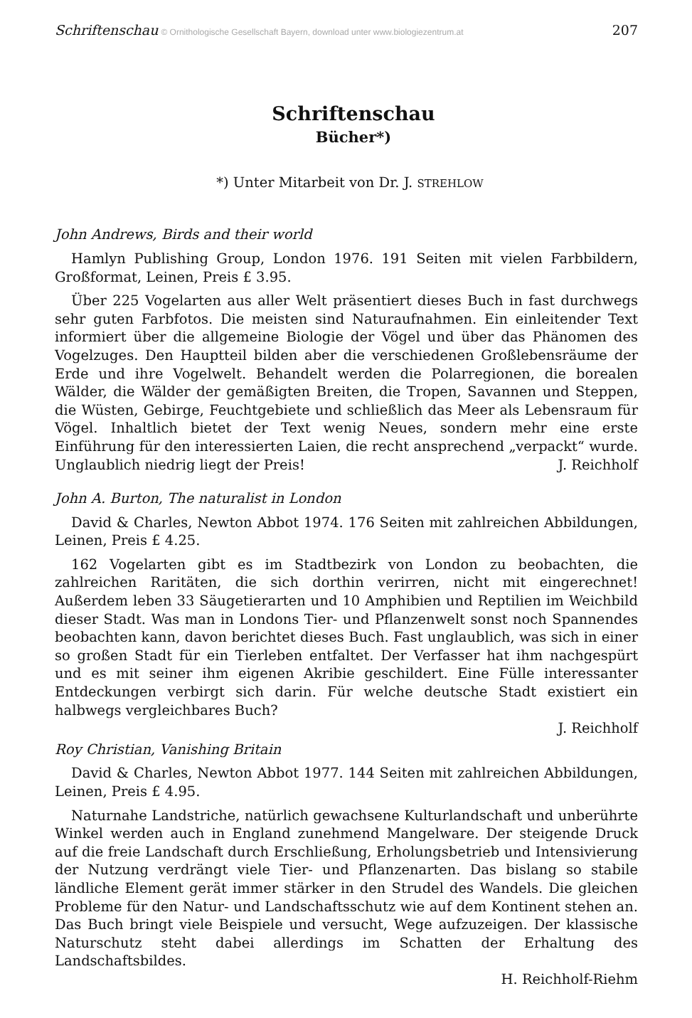Schriftenschau © Ornithologische Gesellschaft Bayern, download unter www.biologiezentrum.at 207
Schriftenschau
Bücher*)
*) Unter Mitarbeit von Dr. J. STREHLOW
John Andrews, Birds and their world
Hamlyn Publishing Group, London 1976. 191 Seiten mit vielen Farbbildern, Großformat, Leinen, Preis £ 3.95.
Über 225 Vogelarten aus aller Welt präsentiert dieses Buch in fast durchwegs sehr guten Farbfotos. Die meisten sind Naturaufnahmen. Ein einleitender Text informiert über die allgemeine Biologie der Vögel und über das Phänomen des Vogelzuges. Den Hauptteil bilden aber die verschiedenen Großlebensräume der Erde und ihre Vogelwelt. Behandelt werden die Polarregionen, die borealen Wälder, die Wälder der gemäßigten Breiten, die Tropen, Savannen und Steppen, die Wüsten, Gebirge, Feuchtgebiete und schließlich das Meer als Lebensraum für Vögel. Inhaltlich bietet der Text wenig Neues, sondern mehr eine erste Einführung für den interessierten Laien, die recht ansprechend „verpackt“ wurde. Unglaublich niedrig liegt der Preis!
J. Reichholf
John A. Burton, The naturalist in London
David & Charles, Newton Abbot 1974. 176 Seiten mit zahlreichen Abbildungen, Leinen, Preis £ 4.25.
162 Vogelarten gibt es im Stadtbezirk von London zu beobachten, die zahlreichen Raritäten, die sich dorthin verirren, nicht mit eingerechnet! Außerdem leben 33 Säugetierarten und 10 Amphibien und Reptilien im Weichbild dieser Stadt. Was man in Londons Tier- und Pflanzenwelt sonst noch Spannendes beobachten kann, davon berichtet dieses Buch. Fast unglaublich, was sich in einer so großen Stadt für ein Tierleben entfaltet. Der Verfasser hat ihm nachgespürt und es mit seiner ihm eigenen Akribie geschildert. Eine Fülle interessanter Entdeckungen verbirgt sich darin. Für welche deutsche Stadt existiert ein halbwegs vergleichbares Buch?
J. Reichholf
Roy Christian, Vanishing Britain
David & Charles, Newton Abbot 1977. 144 Seiten mit zahlreichen Abbildungen, Leinen, Preis £ 4.95.
Naturnahe Landstriche, natürlich gewachsene Kulturlandschaft und unberührte Winkel werden auch in England zunehmend Mangelware. Der steigende Druck auf die freie Landschaft durch Erschließung, Erholungsbetrieb und Intensivierung der Nutzung verdrängt viele Tier- und Pflanzenarten. Das bislang so stabile ländliche Element gerät immer stärker in den Strudel des Wandels. Die gleichen Probleme für den Natur- und Landschaftsschutz wie auf dem Kontinent stehen an. Das Buch bringt viele Beispiele und versucht, Wege aufzuzeigen. Der klassische Naturschutz steht dabei allerdings im Schatten der Erhaltung des Landschaftsbildes.
H. Reichholf-Riehm